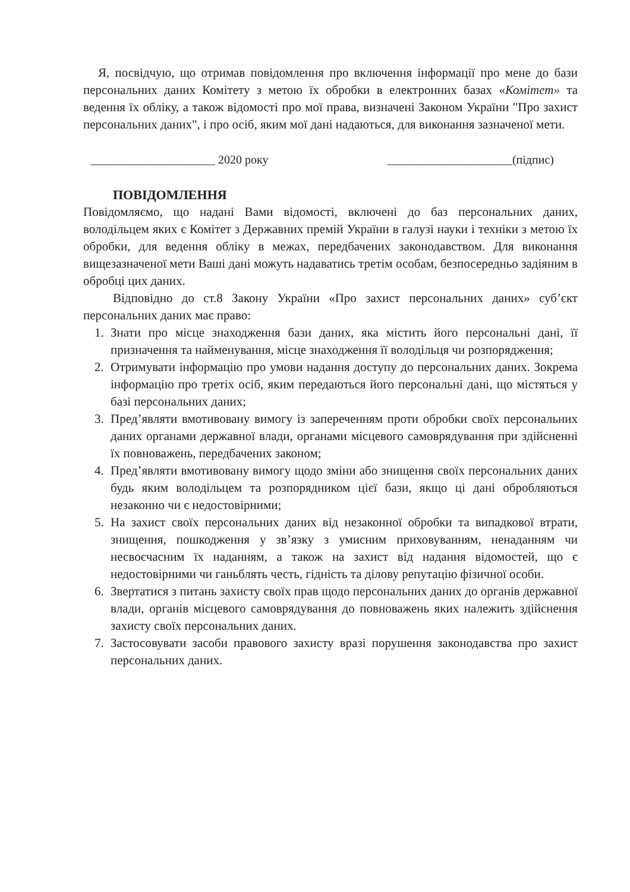Я, посвідчую, що отримав повідомлення про включення інформації про мене до бази персональних даних Комітету з метою їх обробки в електронних базах «Комітет» та ведення їх обліку, а також відомості про мої права, визначені Законом України "Про захист персональних даних", і про осіб, яким мої дані надаються, для виконання зазначеної мети.
_____________________ 2020 року _____________________(підпис)
ПОВІДОМЛЕННЯ
Повідомляємо, що надані Вами відомості, включені до баз персональних даних, володільцем яких є Комітет з Державних премій України в галузі науки і техніки з метою їх обробки, для ведення обліку в межах, передбачених законодавством. Для виконання вищезазначеної мети Ваші дані можуть надаватись третім особам, безпосередньо задіяним в обробці цих даних.
Відповідно до ст.8 Закону України «Про захист персональних даних» суб’єкт персональних даних має право:
1. Знати про місце знаходження бази даних, яка містить його персональні дані, її призначення та найменування, місце знаходження її володільця чи розпорядження;
2. Отримувати інформацію про умови надання доступу до персональних даних. Зокрема інформацію про третіх осіб, яким передаються його персональні дані, що містяться у базі персональних даних;
3. Пред’являти вмотивовану вимогу із запереченням проти обробки своїх персональних даних органами державної влади, органами місцевого самоврядування при здійсненні їх повноважень, передбачених законом;
4. Пред’являти вмотивовану вимогу щодо зміни або знищення своїх персональних даних будь яким володільцем та розпорядником цієї бази, якщо ці дані обробляються незаконно чи є недостовірними;
5. На захист своїх персональних даних від незаконної обробки та випадкової втрати, знищення, пошкодження у зв’язку з умисним приховуванням, ненаданням чи несвоєчасним їх наданням, а також на захист від надання відомостей, що є недостовірними чи ганьблять честь, гідність та ділову репутацію фізичної особи.
6. Звертатися з питань захисту своїх прав щодо персональних даних до органів державної влади, органів місцевого самоврядування до повноважень яких належить здійснення захисту своїх персональних даних.
7. Застосовувати засоби правового захисту вразі порушення законодавства про захист персональних даних.